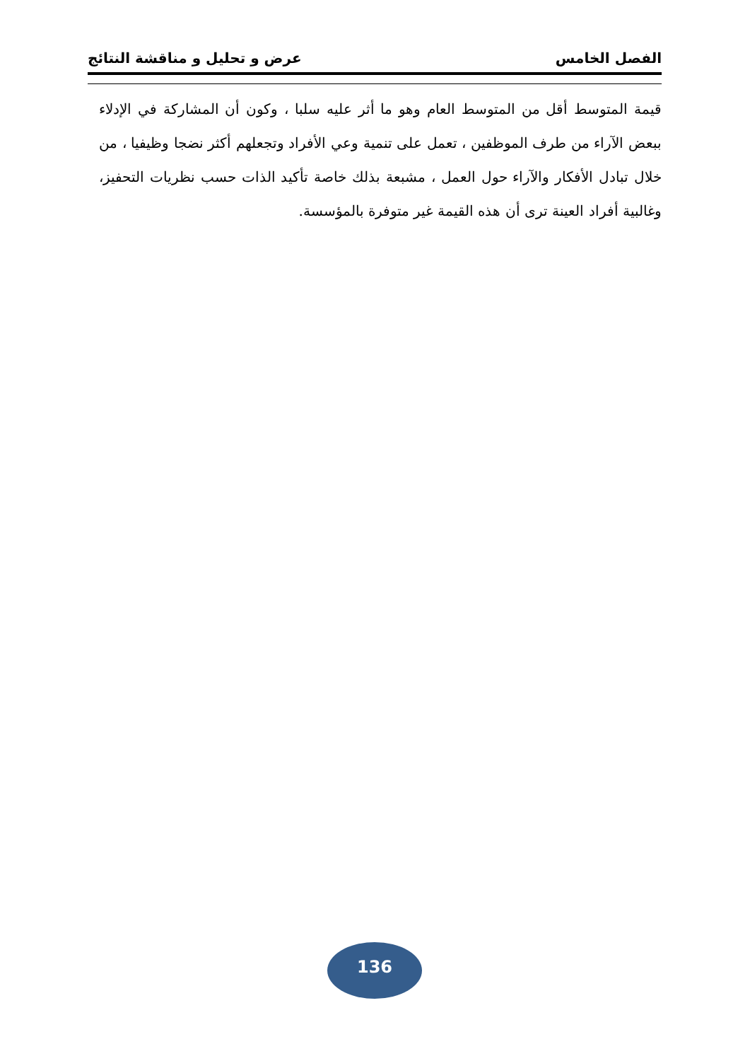الفصل الخامس عرض و تحليل و مناقشة النتائج
قيمة المتوسط أقل من المتوسط العام وهو ما أثر عليه سلبا ، وكون أن المشاركة في الإدلاء ببعض الآراء من طرف الموظفين ، تعمل على تنمية وعي الأفراد وتجعلهم أكثر نضجا وظيفيا ، من خلال تبادل الأفكار والآراء حول العمل ، مشبعة بذلك خاصة تأكيد الذات حسب نظريات التحفيز، وغالبية أفراد العينة ترى أن هذه القيمة غير متوفرة بالمؤسسة.
136